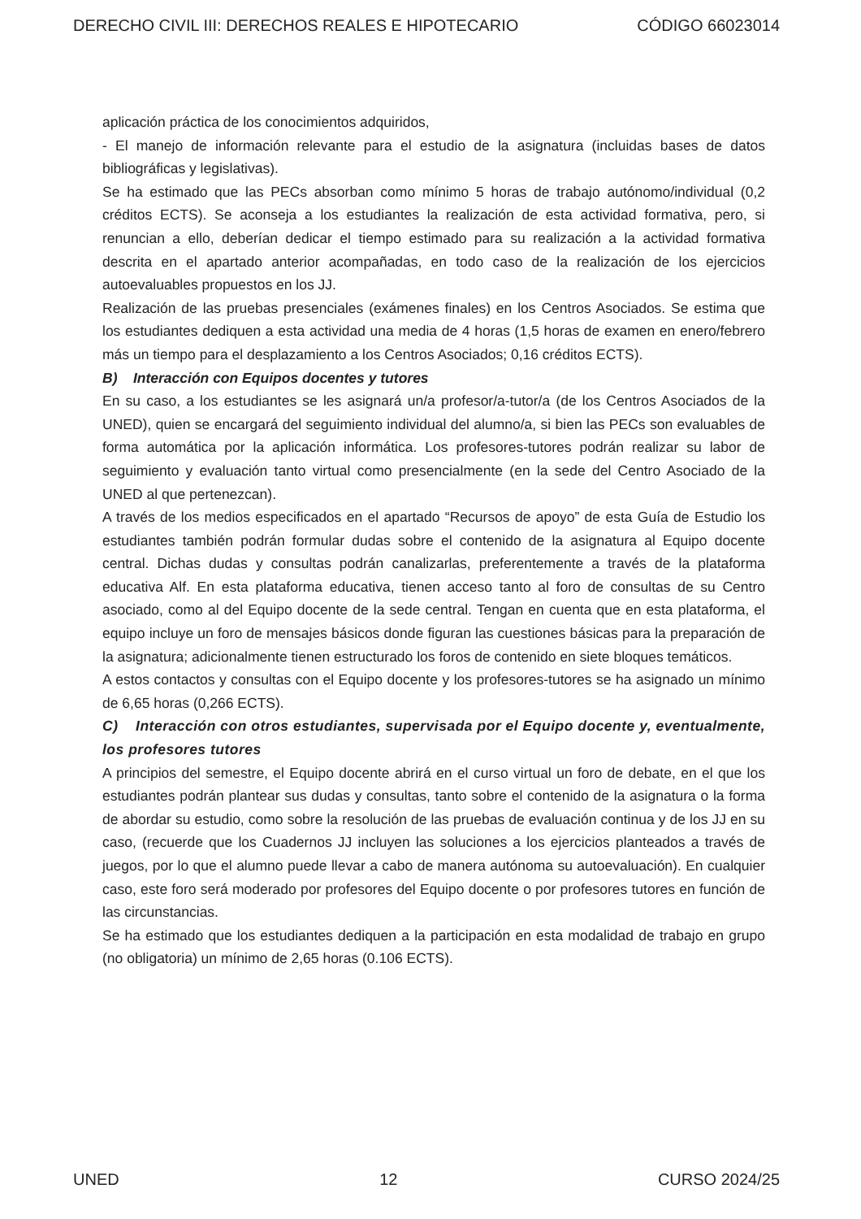DERECHO CIVIL III: DERECHOS REALES E HIPOTECARIO CÓDIGO 66023014
aplicación práctica de los conocimientos adquiridos,
- El manejo de información relevante para el estudio de la asignatura (incluidas bases de datos bibliográficas y legislativas).
Se ha estimado que las PECs absorban como mínimo 5 horas de trabajo autónomo/individual (0,2 créditos ECTS). Se aconseja a los estudiantes la realización de esta actividad formativa, pero, si renuncian a ello, deberían dedicar el tiempo estimado para su realización a la actividad formativa descrita en el apartado anterior acompañadas, en todo caso de la realización de los ejercicios autoevaluables propuestos en los JJ.
Realización de las pruebas presenciales (exámenes finales) en los Centros Asociados. Se estima que los estudiantes dediquen a esta actividad una media de 4 horas (1,5 horas de examen en enero/febrero más un tiempo para el desplazamiento a los Centros Asociados; 0,16 créditos ECTS).
B) Interacción con Equipos docentes y tutores
En su caso, a los estudiantes se les asignará un/a profesor/a-tutor/a (de los Centros Asociados de la UNED), quien se encargará del seguimiento individual del alumno/a, si bien las PECs son evaluables de forma automática por la aplicación informática. Los profesores-tutores podrán realizar su labor de seguimiento y evaluación tanto virtual como presencialmente (en la sede del Centro Asociado de la UNED al que pertenezcan).
A través de los medios especificados en el apartado “Recursos de apoyo” de esta Guía de Estudio los estudiantes también podrán formular dudas sobre el contenido de la asignatura al Equipo docente central. Dichas dudas y consultas podrán canalizarlas, preferentemente a través de la plataforma educativa Alf. En esta plataforma educativa, tienen acceso tanto al foro de consultas de su Centro asociado, como al del Equipo docente de la sede central. Tengan en cuenta que en esta plataforma, el equipo incluye un foro de mensajes básicos donde figuran las cuestiones básicas para la preparación de la asignatura; adicionalmente tienen estructurado los foros de contenido en siete bloques temáticos.
A estos contactos y consultas con el Equipo docente y los profesores-tutores se ha asignado un mínimo de 6,65 horas (0,266 ECTS).
C) Interacción con otros estudiantes, supervisada por el Equipo docente y, eventualmente, los profesores tutores
A principios del semestre, el Equipo docente abrirá en el curso virtual un foro de debate, en el que los estudiantes podrán plantear sus dudas y consultas, tanto sobre el contenido de la asignatura o la forma de abordar su estudio, como sobre la resolución de las pruebas de evaluación continua y de los JJ en su caso, (recuerde que los Cuadernos JJ incluyen las soluciones a los ejercicios planteados a través de juegos, por lo que el alumno puede llevar a cabo de manera autónoma su autoevaluación). En cualquier caso, este foro será moderado por profesores del Equipo docente o por profesores tutores en función de las circunstancias.
Se ha estimado que los estudiantes dediquen a la participación en esta modalidad de trabajo en grupo (no obligatoria) un mínimo de 2,65 horas (0.106 ECTS).
UNED 12 CURSO 2024/25